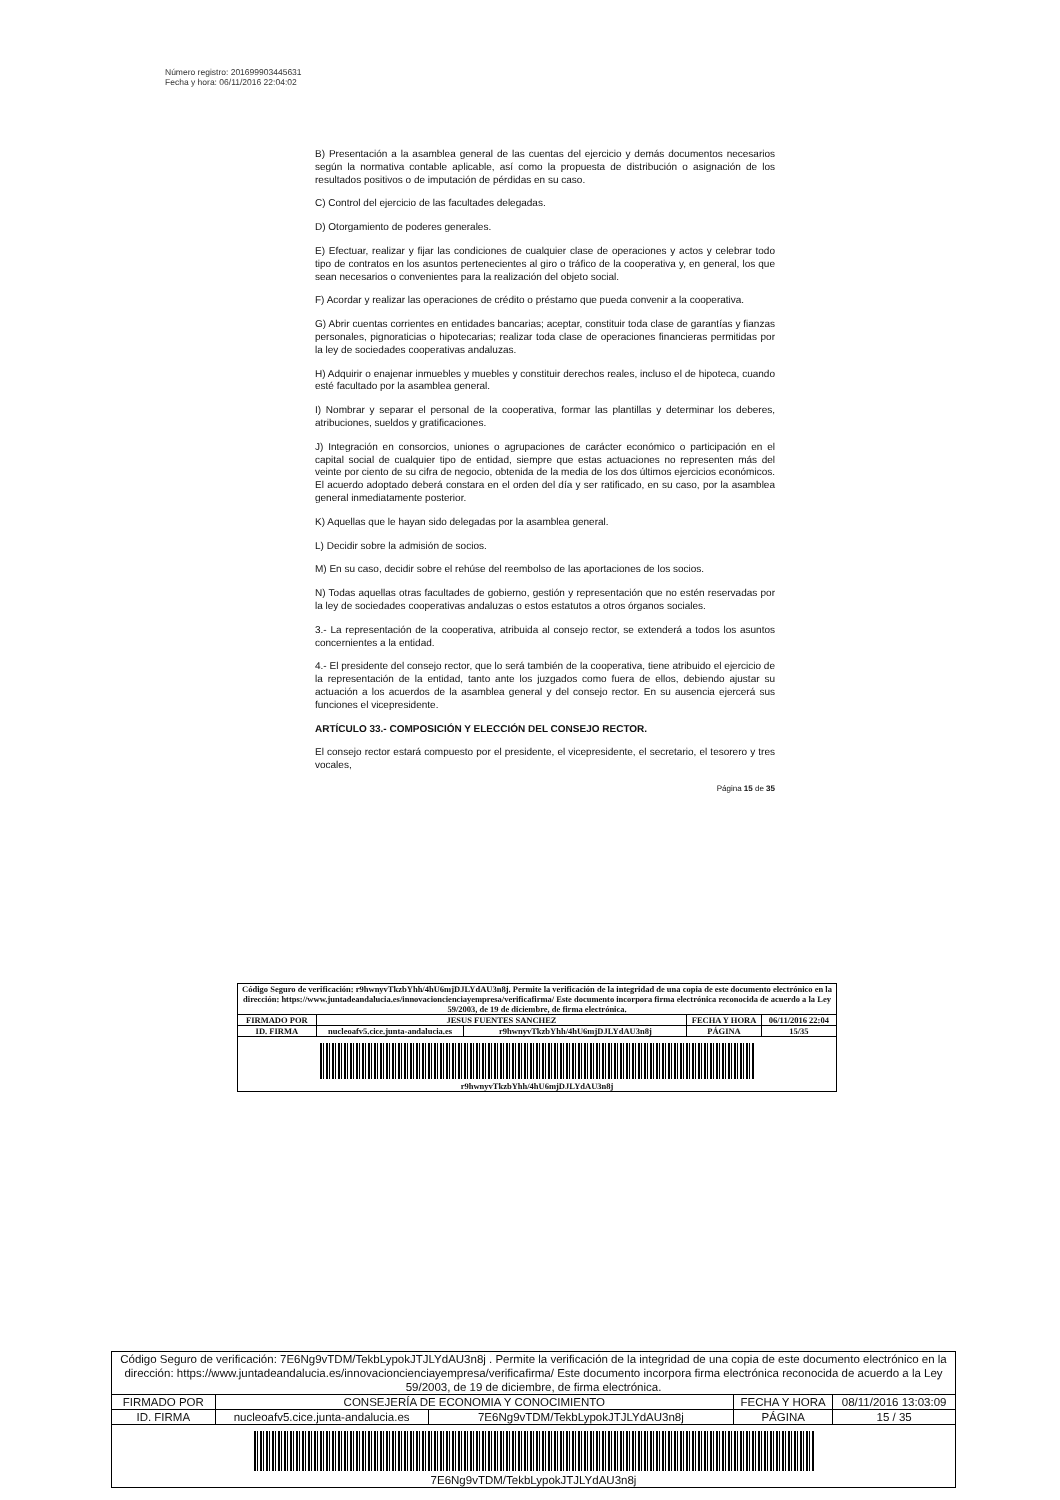Número registro: 201699903445631
Fecha y hora: 06/11/2016 22:04:02
B) Presentación a la asamblea general de las cuentas del ejercicio y demás documentos necesarios según la normativa contable aplicable, así como la propuesta de distribución o asignación de los resultados positivos o de imputación de pérdidas en su caso.
C) Control del ejercicio de las facultades delegadas.
D) Otorgamiento de poderes generales.
E) Efectuar, realizar y fijar las condiciones de cualquier clase de operaciones y actos y celebrar todo tipo de contratos en los asuntos pertenecientes al giro o tráfico de la cooperativa y, en general, los que sean necesarios o convenientes para la realización del objeto social.
F) Acordar y realizar las operaciones de crédito o préstamo que pueda convenir a la cooperativa.
G) Abrir cuentas corrientes en entidades bancarias; aceptar, constituir toda clase de garantías y fianzas personales, pignoraticias o hipotecarias; realizar toda clase de operaciones financieras permitidas por la ley de sociedades cooperativas andaluzas.
H) Adquirir o enajenar inmuebles y muebles y constituir derechos reales, incluso el de hipoteca, cuando esté facultado por la asamblea general.
I) Nombrar y separar el personal de la cooperativa, formar las plantillas y determinar los deberes, atribuciones, sueldos y gratificaciones.
J) Integración en consorcios, uniones o agrupaciones de carácter económico o participación en el capital social de cualquier tipo de entidad, siempre que estas actuaciones no representen más del veinte por ciento de su cifra de negocio, obtenida de la media de los dos últimos ejercicios económicos. El acuerdo adoptado deberá constara en el orden del día y ser ratificado, en su caso, por la asamblea general inmediatamente posterior.
K) Aquellas que le hayan sido delegadas por la asamblea general.
L) Decidir sobre la admisión de socios.
M) En su caso, decidir sobre el rehúse del reembolso de las aportaciones de los socios.
N) Todas aquellas otras facultades de gobierno, gestión y representación que no estén reservadas por la ley de sociedades cooperativas andaluzas o estos estatutos a otros órganos sociales.
3.- La representación de la cooperativa, atribuida al consejo rector, se extenderá a todos los asuntos concernientes a la entidad.
4.- El presidente del consejo rector, que lo será también de la cooperativa, tiene atribuido el ejercicio de la representación de la entidad, tanto ante los juzgados como fuera de ellos, debiendo ajustar su actuación a los acuerdos de la asamblea general y del consejo rector. En su ausencia ejercerá sus funciones el vicepresidente.
ARTÍCULO 33.- COMPOSICIÓN Y ELECCIÓN DEL CONSEJO RECTOR.
El consejo rector estará compuesto por el presidente, el vicepresidente, el secretario, el tesorero y tres vocales,
Página 15 de 35
| Código Seguro de verificación: r9hwnyvTkzbYhh/4hU6mjDJLYdAU3n8j. Permite la verificación de la integridad de una copia de este documento electrónico en la dirección: https://www.juntadeandalucia.es/innovacioncienciayempresa/verificafirma/ Este documento incorpora firma electrónica reconocida de acuerdo a la Ley 59/2003, de 19 de diciembre, de firma electrónica. | | | | |
| FIRMADO POR | JESUS FUENTES SANCHEZ | | FECHA Y HORA | 06/11/2016 22:04 |
| ID. FIRMA | nucleoafv5.cice.junta-andalucia.es | r9hwnyvTkzbYhh/4hU6mjDJLYdAU3n8j | PÁGINA | 15/35 |
| r9hwnyvTkzbYhh/4hU6mjDJLYdAU3n8j | | | | |
| Código Seguro de verificación: 7E6Ng9vTDM/TekbLypokJTJLYdAU3n8j . Permite la verificación de la integridad de una copia de este documento electrónico en la dirección: https://www.juntadeandalucia.es/innovacioncienciayempresa/verificafirma/ Este documento incorpora firma electrónica reconocida de acuerdo a la Ley 59/2003, de 19 de diciembre, de firma electrónica. | | | | |
| FIRMADO POR | CONSEJERÍA DE ECONOMIA Y CONOCIMIENTO | | FECHA Y HORA | 08/11/2016 13:03:09 |
| ID. FIRMA | nucleoafv5.cice.junta-andalucia.es | 7E6Ng9vTDM/TekbLypokJTJLYdAU3n8j | PÁGINA | 15 / 35 |
| 7E6Ng9vTDM/TekbLypokJTJLYdAU3n8j | | | | |